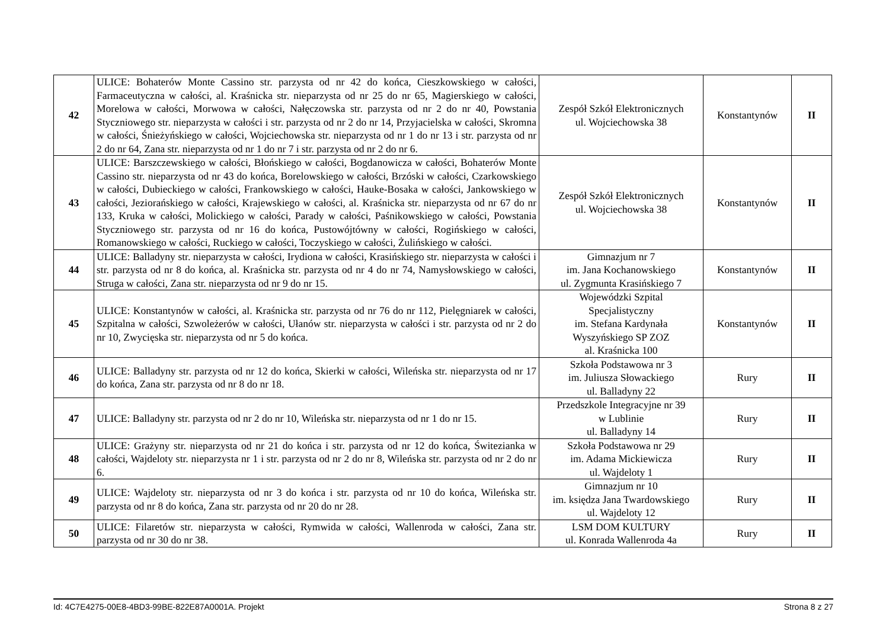| 42 | ULICE: Bohaterów Monte Cassino str. parzysta od nr 42 do końca, Cieszkowskiego w całości, Farmaceutyczna w całości, al. Kraśnicka str. nieparzysta od nr 25 do nr 65, Magierskiego w całości, Morelowa w całości, Morwowa w całości, Nałęczowska str. parzysta od nr 2 do nr 40, Powstania Styczniowego str. nieparzysta w całości i str. parzysta od nr 2 do nr 14, Przyjacielska w całości, Skromna w całości, Śnieżyńskiego w całości, Wojciechowska str. nieparzysta od nr 1 do nr 13 i str. parzysta od nr 2 do nr 64, Zana str. nieparzysta od nr 1 do nr 7 i str. parzysta od nr 2 do nr 6. | Zespół Szkół Elektronicznych ul. Wojciechowska 38 | Konstantynów | II |
| 43 | ULICE: Barszczewskiego w całości, Błońskiego w całości, Bogdanowicza w całości, Bohaterów Monte Cassino str. nieparzysta od nr 43 do końca, Borelowskiego w całości, Brzóski w całości, Czarkowskiego w całości, Dubieckiego w całości, Frankowskiego w całości, Hauke-Bosaka w całości, Jankowskiego w całości, Jeziorańskiego w całości, Krajewskiego w całości, al. Kraśnicka str. nieparzysta od nr 67 do nr 133, Kruka w całości, Molickiego w całości, Parady w całości, Paśnikowskiego w całości, Powstania Styczniowego str. parzysta od nr 16 do końca, Pustowójtówny w całości, Rogińskiego w całości, Romanowskiego w całości, Ruckiego w całości, Toczyskiego w całości, Żulińskiego w całości. | Zespół Szkół Elektronicznych ul. Wojciechowska 38 | Konstantynów | II |
| 44 | ULICE: Balladyny str. nieparzysta w całości, Irydiona w całości, Krasińskiego str. nieparzysta w całości i str. parzysta od nr 8 do końca, al. Kraśnicka str. parzysta od nr 4 do nr 74, Namysłowskiego w całości, Struga w całości, Zana str. nieparzysta od nr 9 do nr 15. | Gimnazjum nr 7 im. Jana Kochanowskiego ul. Zygmunta Krasińskiego 7 | Konstantynów | II |
| 45 | ULICE: Konstantynów w całości, al. Kraśnicka str. parzysta od nr 76 do nr 112, Pielęgniarek w całości, Szpitalna w całości, Szwoleżerów w całości, Ułanów str. nieparzysta w całości i str. parzysta od nr 2 do nr 10, Zwycięska str. nieparzysta od nr 5 do końca. | Wojewódzki Szpital Specjalistyczny im. Stefana Kardynała Wyszyńskiego SP ZOZ al. Kraśnicka 100 | Konstantynów | II |
| 46 | ULICE: Balladyny str. parzysta od nr 12 do końca, Skierki w całości, Wileńska str. nieparzysta od nr 17 do końca, Zana str. parzysta od nr 8 do nr 18. | Szkoła Podstawowa nr 3 im. Juliusza Słowackiego ul. Balladyny 22 | Rury | II |
| 47 | ULICE: Balladyny str. parzysta od nr 2 do nr 10, Wileńska str. nieparzysta od nr 1 do nr 15. | Przedszkole Integracyjne nr 39 w Lublinie ul. Balladyny 14 | Rury | II |
| 48 | ULICE: Grażyny str. nieparzysta od nr 21 do końca i str. parzysta od nr 12 do końca, Świtezianka w całości, Wajdeloty str. nieparzysta nr 1 i str. parzysta od nr 2 do nr 8, Wileńska str. parzysta od nr 2 do nr 6. | Szkoła Podstawowa nr 29 im. Adama Mickiewicza ul. Wajdeloty 1 | Rury | II |
| 49 | ULICE: Wajdeloty str. nieparzysta od nr 3 do końca i str. parzysta od nr 10 do końca, Wileńska str. parzysta od nr 8 do końca, Zana str. parzysta od nr 20 do nr 28. | Gimnazjum nr 10 im. księdza Jana Twardowskiego ul. Wajdeloty 12 | Rury | II |
| 50 | ULICE: Filaretów str. nieparzysta w całości, Rymwida w całości, Wallenroda w całości, Zana str. parzysta od nr 30 do nr 38. | LSM DOM KULTURY ul. Konrada Wallenroda 4a | Rury | II |
Id: 4C7E4275-00E8-4BD3-99BE-822E87A0001A. Projekt Strona 8 z 27